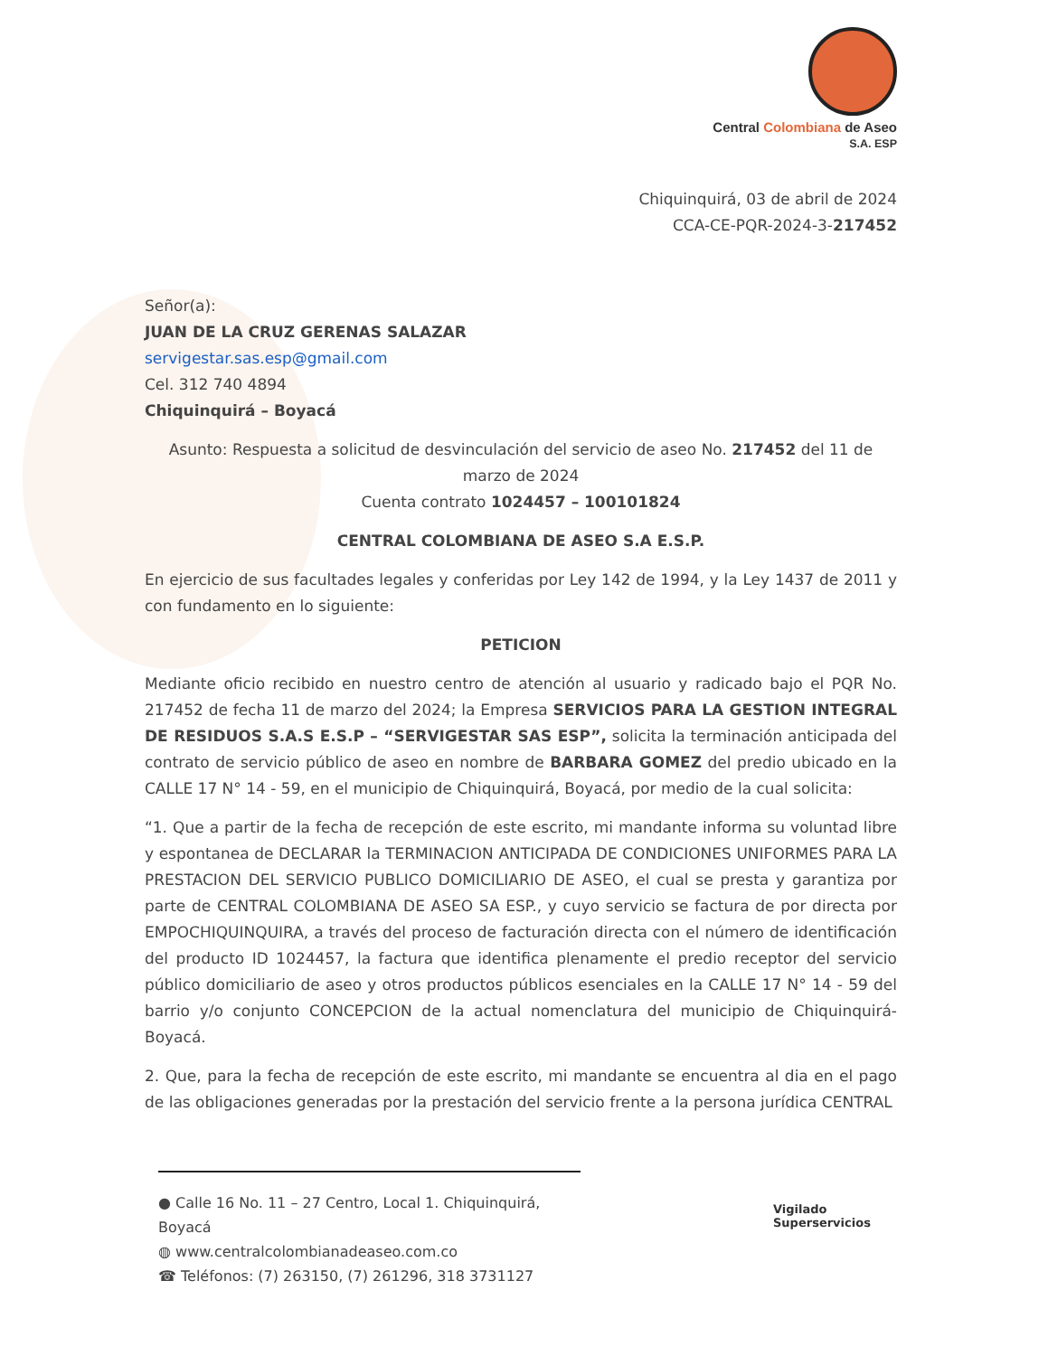Central Colombiana de Aseo
S.A. ESP
Chiquinquirá, 03 de abril de 2024
CCA-CE-PQR-2024-3-217452
Señor(a):
JUAN DE LA CRUZ GERENAS SALAZAR
servigestar.sas.esp@gmail.com
Cel. 312 740 4894
Chiquinquirá – Boyacá
Asunto: Respuesta a solicitud de desvinculación del servicio de aseo No. 217452 del 11 de marzo de 2024
Cuenta contrato 1024457 – 100101824
CENTRAL COLOMBIANA DE ASEO S.A E.S.P.
En ejercicio de sus facultades legales y conferidas por Ley 142 de 1994, y la Ley 1437 de 2011 y con fundamento en lo siguiente:
PETICION
Mediante oficio recibido en nuestro centro de atención al usuario y radicado bajo el PQR No. 217452 de fecha 11 de marzo del 2024; la Empresa SERVICIOS PARA LA GESTION INTEGRAL DE RESIDUOS S.A.S E.S.P – “SERVIGESTAR SAS ESP”, solicita la terminación anticipada del contrato de servicio público de aseo en nombre de BARBARA GOMEZ del predio ubicado en la CALLE 17 N° 14 - 59, en el municipio de Chiquinquirá, Boyacá, por medio de la cual solicita:
“1. Que a partir de la fecha de recepción de este escrito, mi mandante informa su voluntad libre y espontanea de DECLARAR la TERMINACION ANTICIPADA DE CONDICIONES UNIFORMES PARA LA PRESTACION DEL SERVICIO PUBLICO DOMICILIARIO DE ASEO, el cual se presta y garantiza por parte de CENTRAL COLOMBIANA DE ASEO SA ESP., y cuyo servicio se factura de por directa por EMPOCHIQUINQUIRA, a través del proceso de facturación directa con el número de identificación del producto ID 1024457, la factura que identifica plenamente el predio receptor del servicio público domiciliario de aseo y otros productos públicos esenciales en la CALLE 17 N° 14 - 59 del barrio y/o conjunto CONCEPCION de la actual nomenclatura del municipio de Chiquinquirá-Boyacá.
2. Que, para la fecha de recepción de este escrito, mi mandante se encuentra al dia en el pago de las obligaciones generadas por la prestación del servicio frente a la persona jurídica CENTRAL
● Calle 16 No. 11 – 27 Centro, Local 1. Chiquinquirá, Boyacá
◍ www.centralcolombianadeaseo.com.co
☎ Teléfonos: (7) 263150, (7) 261296, 318 3731127
Vigilado
Superservicios